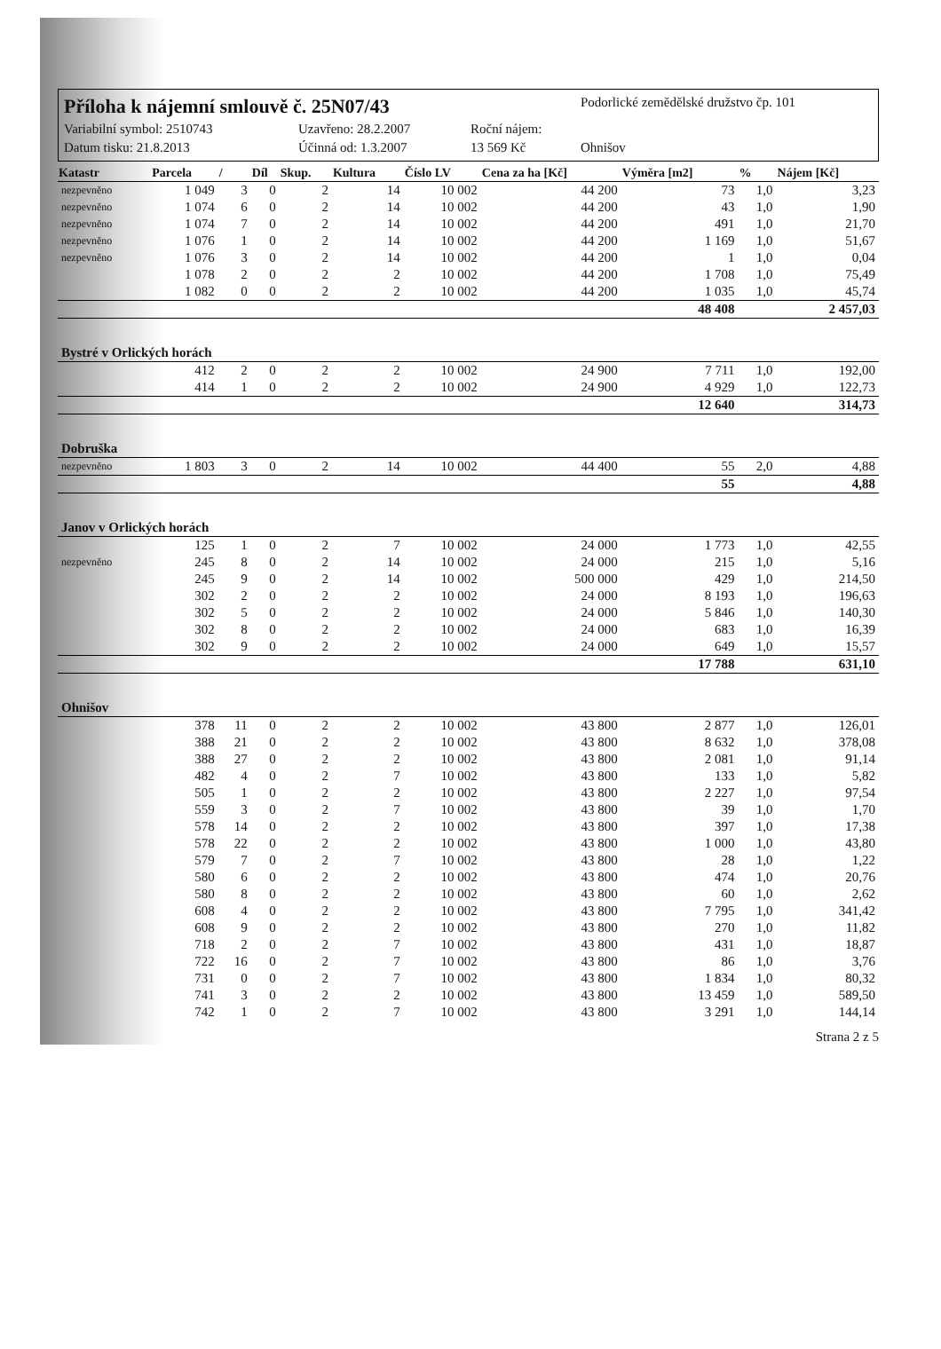Příloha k nájemní smlouvě č. 25N07/43
Podorlické zemědělské družstvo čp. 101
Variabilní symbol: 2510743
Uzavřeno: 28.2.2007
Roční nájem:
Datum tisku: 21.8.2013
Účinná od: 1.3.2007
13 569 Kč
Ohnišov
| Katastr | Parcela | / | Díl | Skup. | Kultura | Číslo LV | Cena za ha [Kč] | Výměra [m2] | % | Nájem [Kč] |
| --- | --- | --- | --- | --- | --- | --- | --- | --- | --- | --- |
| nezpevněno | 1 049 | 3 | 0 | 2 | 14 | 10 002 | 44 200 | 73 | 1,0 | 3,23 |
| nezpevněno | 1 074 | 6 | 0 | 2 | 14 | 10 002 | 44 200 | 43 | 1,0 | 1,90 |
| nezpevněno | 1 074 | 7 | 0 | 2 | 14 | 10 002 | 44 200 | 491 | 1,0 | 21,70 |
| nezpevněno | 1 076 | 1 | 0 | 2 | 14 | 10 002 | 44 200 | 1 169 | 1,0 | 51,67 |
| nezpevněno | 1 076 | 3 | 0 | 2 | 14 | 10 002 | 44 200 | 1 | 1,0 | 0,04 |
| | 1 078 | 2 | 0 | 2 | 2 | 10 002 | 44 200 | 1 708 | 1,0 | 75,49 |
| | 1 082 | 0 | 0 | 2 | 2 | 10 002 | 44 200 | 1 035 | 1,0 | 45,74 |
| | | | | | | | | 48 408 | | 2 457,03 |
| Bystré v Orlických horách | | | | | | | | | | |
| | 412 | 2 | 0 | 2 | 2 | 10 002 | 24 900 | 7 711 | 1,0 | 192,00 |
| | 414 | 1 | 0 | 2 | 2 | 10 002 | 24 900 | 4 929 | 1,0 | 122,73 |
| | | | | | | | | 12 640 | | 314,73 |
| Dobruška | | | | | | | | | | |
| nezpevněno | 1 803 | 3 | 0 | 2 | 14 | 10 002 | 44 400 | 55 | 2,0 | 4,88 |
| | | | | | | | | 55 | | 4,88 |
| Janov v Orlických horách | | | | | | | | | | |
| | 125 | 1 | 0 | 2 | 7 | 10 002 | 24 000 | 1 773 | 1,0 | 42,55 |
| nezpevněno | 245 | 8 | 0 | 2 | 14 | 10 002 | 24 000 | 215 | 1,0 | 5,16 |
| | 245 | 9 | 0 | 2 | 14 | 10 002 | 500 000 | 429 | 1,0 | 214,50 |
| | 302 | 2 | 0 | 2 | 2 | 10 002 | 24 000 | 8 193 | 1,0 | 196,63 |
| | 302 | 5 | 0 | 2 | 2 | 10 002 | 24 000 | 5 846 | 1,0 | 140,30 |
| | 302 | 8 | 0 | 2 | 2 | 10 002 | 24 000 | 683 | 1,0 | 16,39 |
| | 302 | 9 | 0 | 2 | 2 | 10 002 | 24 000 | 649 | 1,0 | 15,57 |
| | | | | | | | | 17 788 | | 631,10 |
| Ohnišov | | | | | | | | | | |
| | 378 | 11 | 0 | 2 | 2 | 10 002 | 43 800 | 2 877 | 1,0 | 126,01 |
| | 388 | 21 | 0 | 2 | 2 | 10 002 | 43 800 | 8 632 | 1,0 | 378,08 |
| | 388 | 27 | 0 | 2 | 2 | 10 002 | 43 800 | 2 081 | 1,0 | 91,14 |
| | 482 | 4 | 0 | 2 | 7 | 10 002 | 43 800 | 133 | 1,0 | 5,82 |
| | 505 | 1 | 0 | 2 | 2 | 10 002 | 43 800 | 2 227 | 1,0 | 97,54 |
| | 559 | 3 | 0 | 2 | 7 | 10 002 | 43 800 | 39 | 1,0 | 1,70 |
| | 578 | 14 | 0 | 2 | 2 | 10 002 | 43 800 | 397 | 1,0 | 17,38 |
| | 578 | 22 | 0 | 2 | 2 | 10 002 | 43 800 | 1 000 | 1,0 | 43,80 |
| | 579 | 7 | 0 | 2 | 7 | 10 002 | 43 800 | 28 | 1,0 | 1,22 |
| | 580 | 6 | 0 | 2 | 2 | 10 002 | 43 800 | 474 | 1,0 | 20,76 |
| | 580 | 8 | 0 | 2 | 2 | 10 002 | 43 800 | 60 | 1,0 | 2,62 |
| | 608 | 4 | 0 | 2 | 2 | 10 002 | 43 800 | 7 795 | 1,0 | 341,42 |
| | 608 | 9 | 0 | 2 | 2 | 10 002 | 43 800 | 270 | 1,0 | 11,82 |
| | 718 | 2 | 0 | 2 | 7 | 10 002 | 43 800 | 431 | 1,0 | 18,87 |
| | 722 | 16 | 0 | 2 | 7 | 10 002 | 43 800 | 86 | 1,0 | 3,76 |
| | 731 | 0 | 0 | 2 | 7 | 10 002 | 43 800 | 1 834 | 1,0 | 80,32 |
| | 741 | 3 | 0 | 2 | 2 | 10 002 | 43 800 | 13 459 | 1,0 | 589,50 |
| | 742 | 1 | 0 | 2 | 7 | 10 002 | 43 800 | 3 291 | 1,0 | 144,14 |
Strana 2 z 5